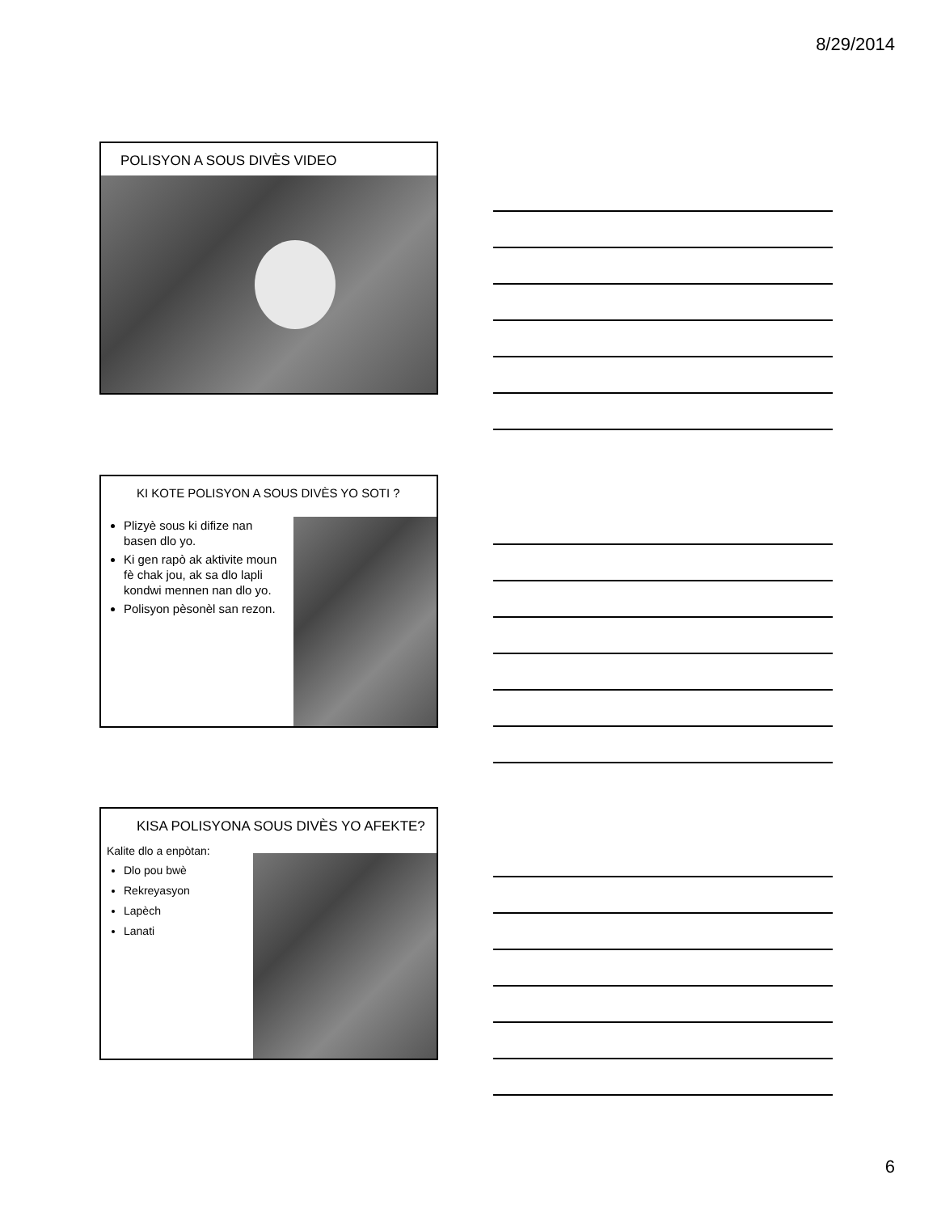8/29/2014
POLISYON A SOUS DIVÈS VIDEO
KI KOTE POLISYON A SOUS DIVÈS YO SOTI ?
Plizyè sous ki difize nan basen dlo yo.
Ki gen rapò ak aktivite moun fè chak jou, ak sa dlo lapli kondwi mennen nan dlo yo.
Polisyon pèsonèl san rezon.
KISA POLISYONA SOUS DIVÈS YO AFEKTE?
Kalite dlo a enpòtan:
Dlo pou bwè
Rekreyasyon
Lapèch
Lanati
6